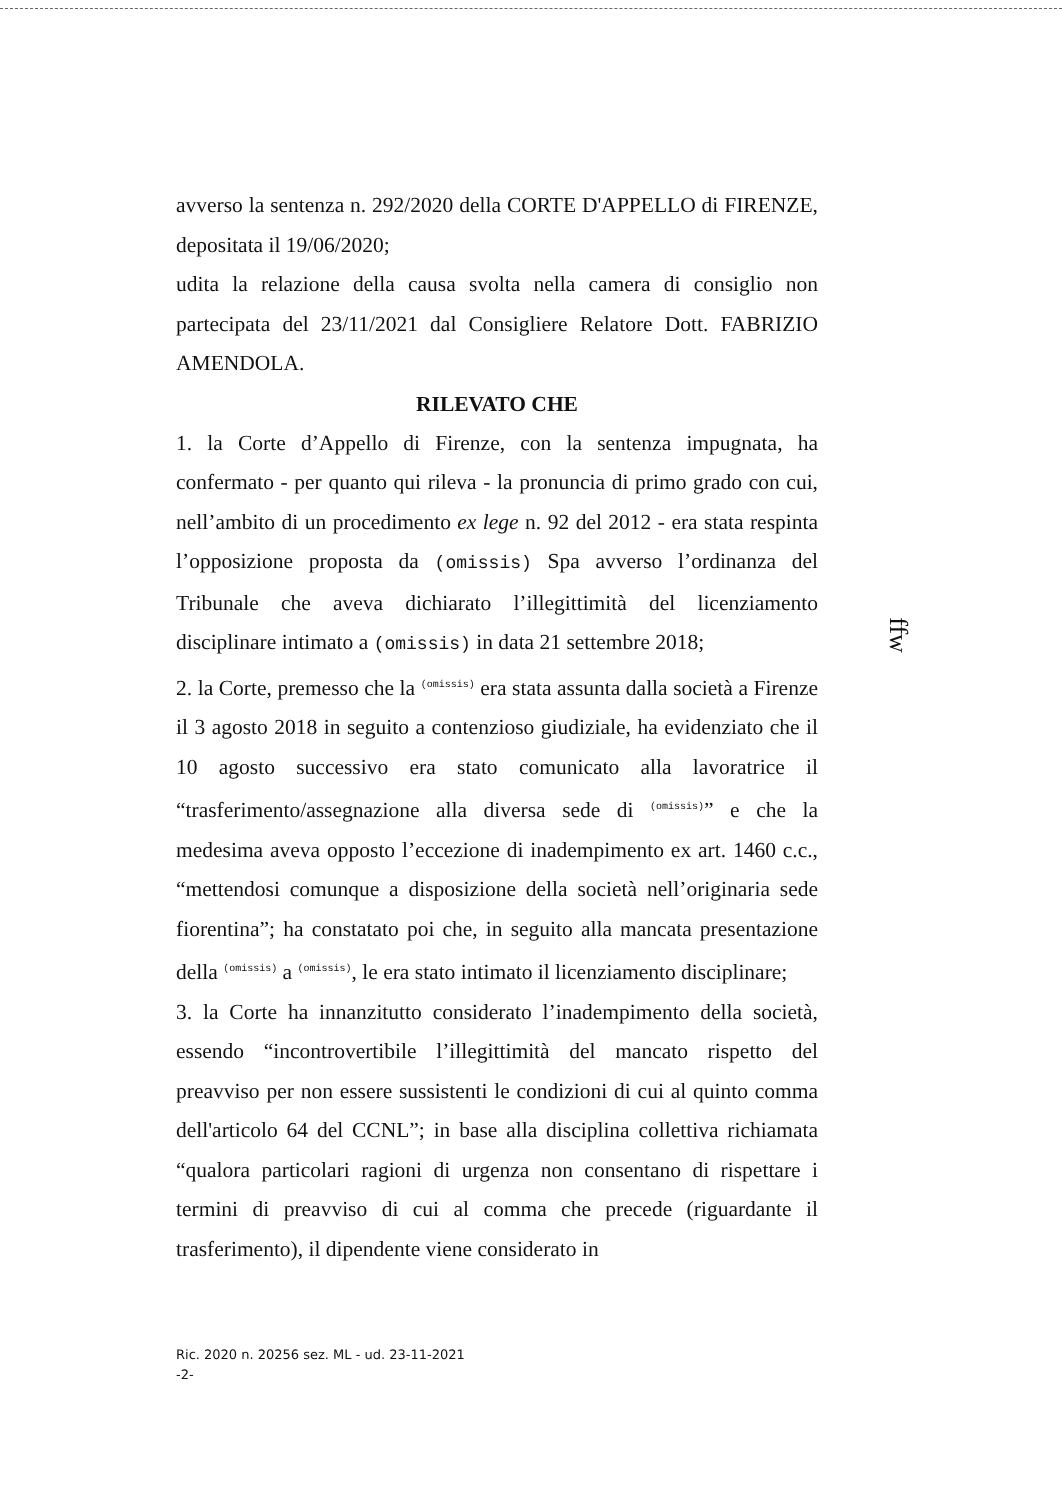avverso la sentenza n. 292/2020 della CORTE D'APPELLO di FIRENZE, depositata il 19/06/2020;
udita la relazione della causa svolta nella camera di consiglio non partecipata del 23/11/2021 dal Consigliere Relatore Dott. FABRIZIO AMENDOLA.
RILEVATO CHE
1. la Corte d’Appello di Firenze, con la sentenza impugnata, ha confermato - per quanto qui rileva - la pronuncia di primo grado con cui, nell’ambito di un procedimento ex lege n. 92 del 2012 - era stata respinta l’opposizione proposta da (omissis) Spa avverso l’ordinanza del Tribunale che aveva dichiarato l’illegittimità del licenziamento disciplinare intimato a (omissis) in data 21 settembre 2018;
2. la Corte, premesso che la (omissis) era stata assunta dalla società a Firenze il 3 agosto 2018 in seguito a contenzioso giudiziale, ha evidenziato che il 10 agosto successivo era stato comunicato alla lavoratrice il “trasferimento/assegnazione alla diversa sede di (omissis)” e che la medesima aveva opposto l’eccezione di inadempimento ex art. 1460 c.c., “mettendosi comunque a disposizione della società nell’originaria sede fiorentina”; ha constatato poi che, in seguito alla mancata presentazione della (omissis) a (omissis), le era stato intimato il licenziamento disciplinare;
3. la Corte ha innanzitutto considerato l’inadempimento della società, essendo “incontrovertibile l’illegittimità del mancato rispetto del preavviso per non essere sussistenti le condizioni di cui al quinto comma dell'articolo 64 del CCNL”; in base alla disciplina collettiva richiamata “qualora particolari ragioni di urgenza non consentano di rispettare i termini di preavviso di cui al comma che precede (riguardante il trasferimento), il dipendente viene considerato in
ffw
Ric. 2020 n. 20256 sez. ML - ud. 23-11-2021
-2-